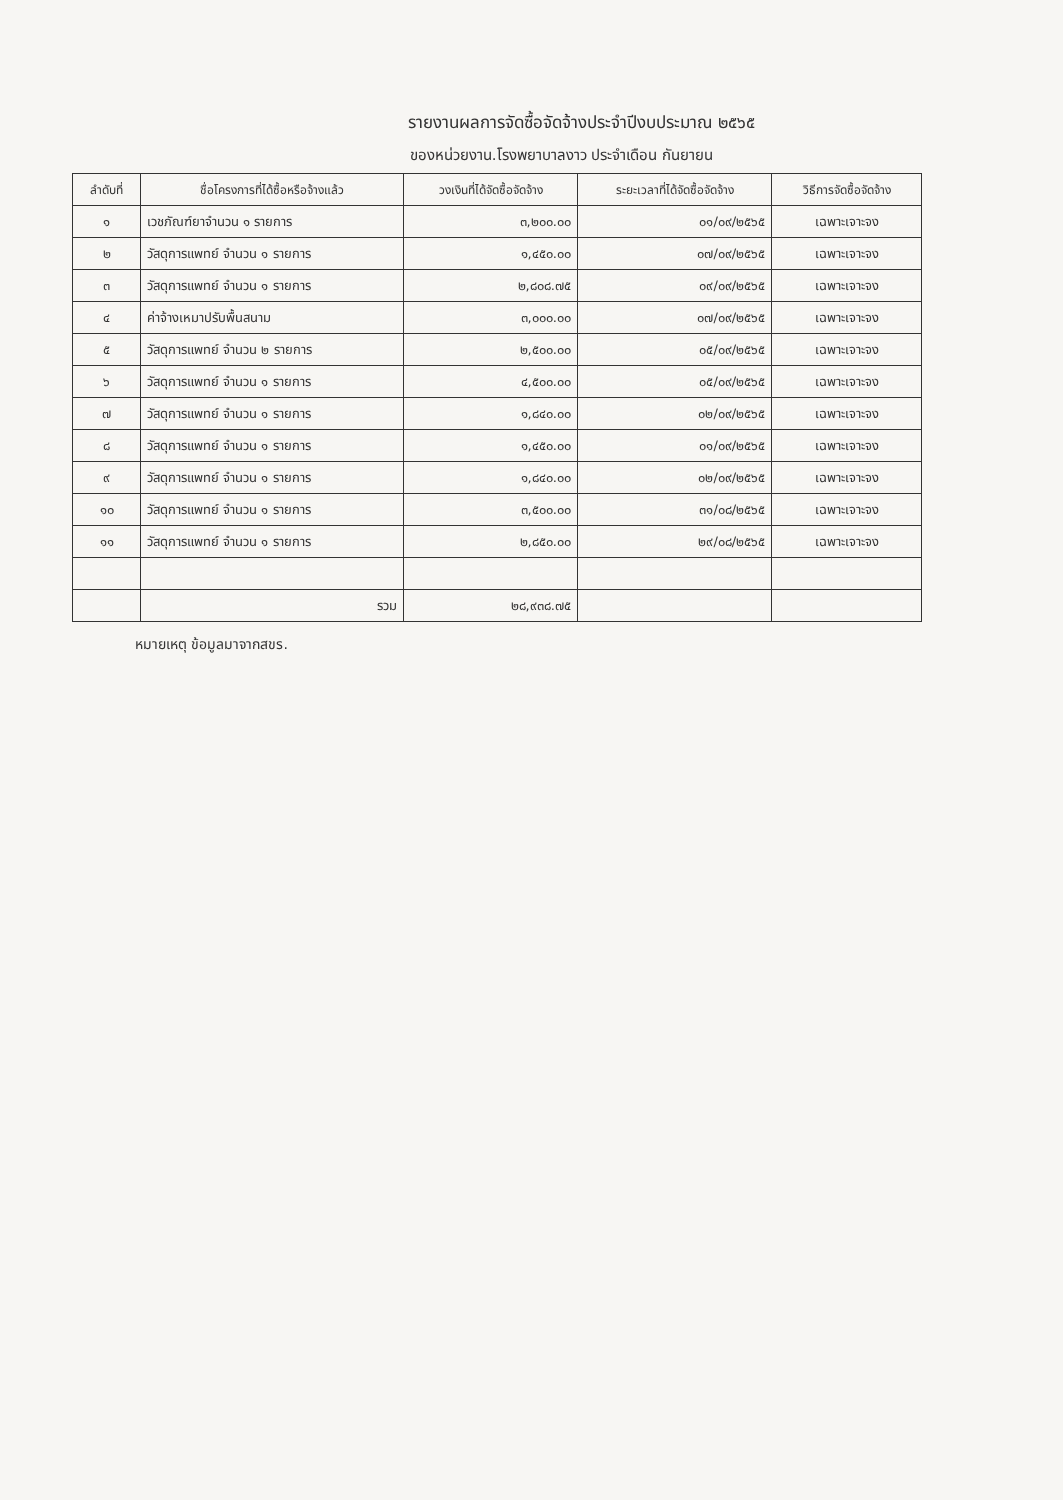รายงานผลการจัดซื้อจัดจ้างประจำปีงบประมาณ ๒๕๖๕
ของหน่วยงาน.โรงพยาบาลงาว ประจำเดือน กันยายน
| ลำดับที่ | ชื่อโครงการที่ได้ซื้อหรือจ้างแล้ว | วงเงินที่ได้จัดซื้อจัดจ้าง | ระยะเวลาที่ได้จัดซื้อจัดจ้าง | วิธีการจัดซื้อจัดจ้าง |
| --- | --- | --- | --- | --- |
| ๑ | เวชภัณฑ์ยาจำนวน ๑ รายการ | ๓,๒๐๐.๐๐ | ๐๑/๐๙/๒๕๖๕ | เฉพาะเจาะจง |
| ๒ | วัสดุการแพทย์ จำนวน ๑ รายการ | ๑,๔๕๐.๐๐ | ๐๗/๐๙/๒๕๖๕ | เฉพาะเจาะจง |
| ๓ | วัสดุการแพทย์ จำนวน ๑ รายการ | ๒,๘๐๘.๗๕ | ๐๙/๐๙/๒๕๖๕ | เฉพาะเจาะจง |
| ๔ | ค่าจ้างเหมาปรับพื้นสนาม | ๓,๐๐๐.๐๐ | ๐๗/๐๙/๒๕๖๕ | เฉพาะเจาะจง |
| ๕ | วัสดุการแพทย์ จำนวน ๒ รายการ | ๒,๕๐๐.๐๐ | ๐๕/๐๙/๒๕๖๕ | เฉพาะเจาะจง |
| ๖ | วัสดุการแพทย์ จำนวน ๑ รายการ | ๔,๕๐๐.๐๐ | ๐๕/๐๙/๒๕๖๕ | เฉพาะเจาะจง |
| ๗ | วัสดุการแพทย์ จำนวน ๑ รายการ | ๑,๘๔๐.๐๐ | ๐๒/๐๙/๒๕๖๕ | เฉพาะเจาะจง |
| ๘ | วัสดุการแพทย์ จำนวน ๑ รายการ | ๑,๔๕๐.๐๐ | ๐๑/๐๙/๒๕๖๕ | เฉพาะเจาะจง |
| ๙ | วัสดุการแพทย์ จำนวน ๑ รายการ | ๑,๘๔๐.๐๐ | ๐๒/๐๙/๒๕๖๕ | เฉพาะเจาะจง |
| ๑๐ | วัสดุการแพทย์ จำนวน ๑ รายการ | ๓,๕๐๐.๐๐ | ๓๑/๐๘/๒๕๖๕ | เฉพาะเจาะจง |
| ๑๑ | วัสดุการแพทย์ จำนวน ๑ รายการ | ๒,๘๕๐.๐๐ | ๒๙/๐๘/๒๕๖๕ | เฉพาะเจาะจง |
| | รวม | ๒๘,๙๓๘.๗๕ | | |
หมายเหตุ ข้อมูลมาจากสขร.